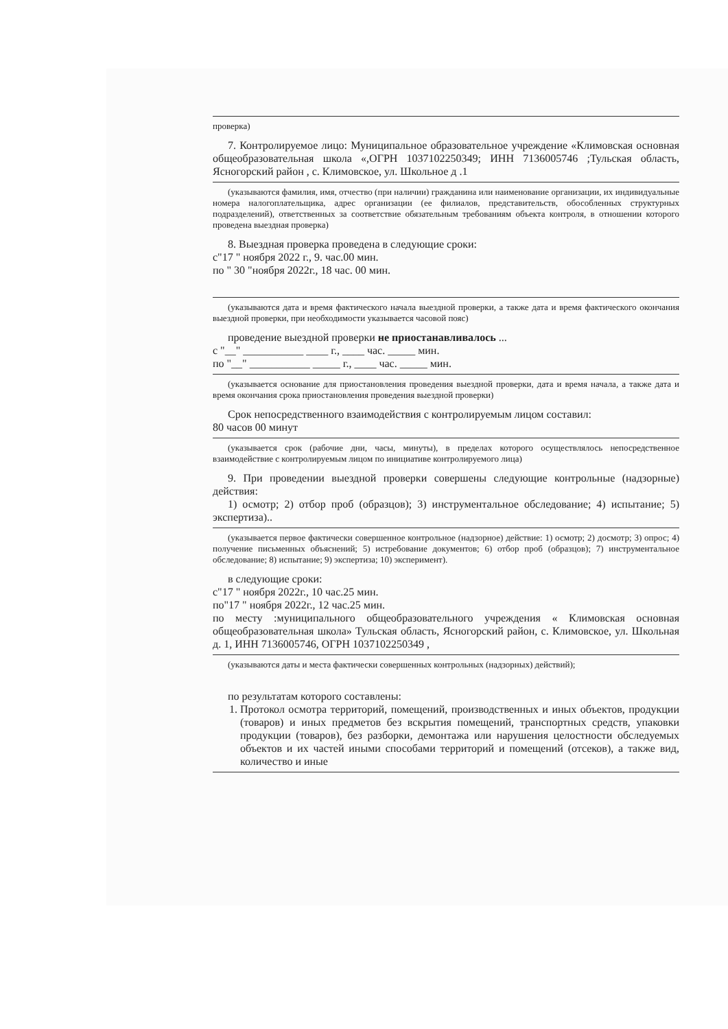проверка)
7. Контролируемое лицо: Муниципальное образовательное учреждение «Климовская основная общеобразовательная школа «,ОГРН 1037102250349; ИНН 7136005746 ;Тульская область, Ясногорский район , с. Климовское, ул. Школьное д .1
(указываются фамилия, имя, отчество (при наличии) гражданина или наименование организации, их индивидуальные номера налогоплательщика, адрес организации (ее филиалов, представительств, обособленных структурных подразделений), ответственных за соответствие обязательным требованиям объекта контроля, в отношении которого проведена выездная проверка)
8. Выездная проверка проведена в следующие сроки:
с"17 " ноября 2022 г., 9. час.00 мин.
по " 30 "ноября 2022г., 18 час. 00 мин.
(указываются дата и время фактического начала выездной проверки, а также дата и время фактического окончания выездной проверки, при необходимости указывается часовой пояс)
проведение выездной проверки не приостанавливалось ...
с "__" ___________ ____ г., ____ час. _____ мин.
по "__" ___________ _____ г., ____ час. _____ мин.
(указывается основание для приостановления проведения выездной проверки, дата и время начала, а также дата и время окончания срока приостановления проведения выездной проверки)
Срок непосредственного взаимодействия с контролируемым лицом составил:
80 часов 00 минут
(указывается срок (рабочие дни, часы, минуты), в пределах которого осуществлялось непосредственное взаимодействие с контролируемым лицом по инициативе контролируемого лица)
9. При проведении выездной проверки совершены следующие контрольные (надзорные) действия:
1) осмотр; 2) отбор проб (образцов); 3) инструментальное обследование; 4) испытание; 5) экспертиза)..
(указывается первое фактически совершенное контрольное (надзорное) действие: 1) осмотр; 2) досмотр; 3) опрос; 4) получение письменных объяснений; 5) истребование документов; 6) отбор проб (образцов); 7) инструментальное обследование; 8) испытание; 9) экспертиза; 10) эксперимент).
в следующие сроки:
с"17 " ноября 2022г., 10 час.25 мин.
по"17 " ноября 2022г., 12 час.25 мин.
по месту :муниципального общеобразовательного учреждения « Климовская основная общеобразовательная школа» Тульская область, Ясногорский район, с. Климовское, ул. Школьная д. 1, ИНН 7136005746, ОГРН 1037102250349 ,
(указываются даты и места фактически совершенных контрольных (надзорных) действий);
по результатам которого составлены:
1. Протокол осмотра территорий, помещений, производственных и иных объектов, продукции (товаров) и иных предметов без вскрытия помещений, транспортных средств, упаковки продукции (товаров), без разборки, демонтажа или нарушения целостности обследуемых объектов и их частей иными способами территорий и помещений (отсеков), а также вид, количество и иные